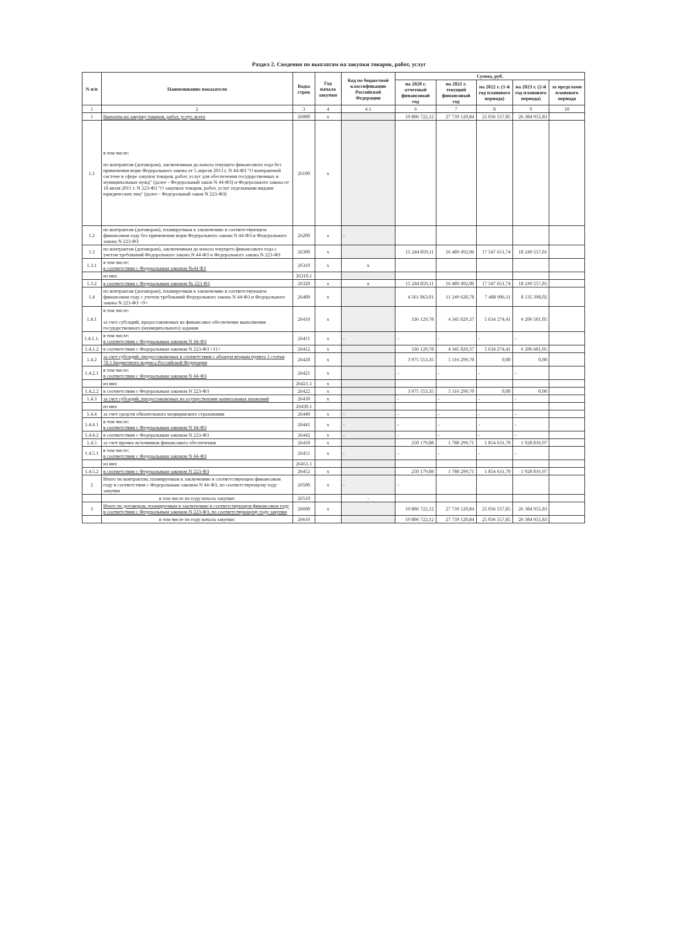Раздел 2. Сведения по выплатам на закупки товаров, работ, услуг
| N п/п | Наименование показателя | Коды строк | Год начала закупки | Код по бюджетной классификации Российской Федерации | Сумма, руб. | | | | |
| --- | --- | --- | --- | --- | --- | --- | --- | --- | --- |
| | | | | | на 2020 г. отчетный финансовый год | на 2021 г. текущий финансовый год | на 2022 г. (1-й год планового периода) | на 2023 г. (2-й год планового периода) | за пределами планового периода |
| 1 | 2 | 3 | 4 | 4.1 | 6 | 7 | 8 | 9 | 10 |
| 1 | Выплаты на закупку товаров, работ, услуг, всего | 26000 | x | | 19 806 722,12 | 27 739 120,84 | 25 036 557,85 | 26 384 955,83 | |
| 1.1 | в том числе: по контрактам (договорам), заключенным до начала текущего финансового года без применения норм Федерального закона от 5 апреля 2013 г. N 44-ФЗ "О контрактной системе в сфере закупок товаров, работ, услуг для обеспечения государственных и муниципальных нужд" (далее - Федеральный закон N 44-ФЗ) и Федерального закона от 18 июля 2011 г. N 223-ФЗ "О закупках товаров, работ, услуг отдельными видами юридических лиц" (далее - Федеральный закон N 223-ФЗ) | 26100 | x | | | | | | |
| 1.2 | по контрактам (договорам), планируемым к заключению в соответствующем финансовом году без применения норм Федерального закона N 44-ФЗ и Федерального закона N 223-ФЗ | 26200 | x | - | | | | | |
| 1.3 | по контрактам (договорам), заключенным до начала текущего финансового года с учетом требований Федерального закона N 44-ФЗ и Федерального закона N 223-ФЗ | 26300 | x | | 15 244 859,11 | 16 489 492,06 | 17 547 651,74 | 18 249 557,81 | |
| 1.3.1 | в том числе: в соответствии с Федеральным законом №44 ФЗ | 26310 | x | x | | | | | |
| | из них | 26310.1 | | | | | | | |
| 1.3.2 | в соответствии с Федеральным законом № 223 ФЗ | 26320 | x | x | 15 244 859,11 | 16 489 492,06 | 17 547 651,74 | 18 249 557,81 | |
| 1.4 | по контрактам (договорам), планируемым к заключению в соответствующем финансовом году с учетом требований Федерального закона N 44-ФЗ и Федерального закона N 223-ФЗ <9> | 26400 | x | | 4 561 863,01 | 11 249 628,78 | 7 488 906,11 | 8 135 398,02 | |
| 1.4.1 | в том числе: за счет субсидий, предоставляемых на финансовое обеспечение выполнения государственного (муниципального) задания | 26410 | x | | 336 129,78 | 4 345 029,37 | 5 634 274,41 | 6 206 581,05 | |
| 1.4.1.1. | в том числе: в соответствии с Федеральным законом N 44-ФЗ | 26411 | x | - | - | - | - | - | |
| 1.4.1.2 | в соответствии с Федеральным законом N 223-ФЗ <11> | 26412 | x | | 336 129,78 | 4 345 029,37 | 5 634 274,41 | 6 206 681,05 | |
| 1.4.2 | за счет субсидий, предоставляемых в соответствии с абзацем вторым пункта 1 статьи 78.1 Бюджетного кодекса Российской Федерации | 26420 | x | | 3 975 553,35 | 5 116 299,70 | 0,00 | 0,00 | |
| 1.4.2.1 | в том числе: в соответствии с Федеральным законом N 44-ФЗ | 26421 | x | | - | - | - | - | |
| | из них | 26421.1 | x | | | | | | |
| 1.4.2.2 | в соответствии с Федеральным законом N 223-ФЗ | 26422 | x | | 3 975 553,35 | 5 116 299,70 | 0,00 | 0,00 | |
| 1.4.3 | за счет субсидий, предоставляемых на осуществление капитальных вложений | 26430 | x | | - | - | - | - | |
| | из них | 26430.1 | | | | | | | |
| 1.4.4 | за счет средств обязательного медицинского страхования | 26440 | x | - | - | - | - | - | |
| 1.4.4.1 | в том числе: в соответствии с Федеральным законом N 44-ФЗ | 26441 | x | - | - | - | - | - | |
| 1.4.4.2 | в соответствии с Федеральным законом N 223-ФЗ | 26442 | x | - | - | - | - | - | |
| 1.4.5 | за счет прочих источников финансового обеспечения | 26450 | x | | 250 179,88 | 1 788 299,71 | 1 854 631,70 | 1 928 816,97 | |
| 1.4.5.1 | в том числе: в соответствии с Федеральным законом N 44-ФЗ | 26451 | x | - | - | - | - | - | |
| | из них | 26451.1 | | | | | | | |
| 1.4.5.2 | в соответствии с Федеральным законом N 223-ФЗ | 26452 | x | | 250 179,88 | 1 788 299,71 | 1 854 631,70 | 1 928 816,97 | |
| 2 | Итого по контрактам, планируемым к заключению в соответствующем финансовом году в соответствии с Федеральным законом N 44-ФЗ, по соответствующему году закупки | 26500 | x | - | - | | | | |
| | в том числе по году начала закупки: | 26510 | | - | | | | | |
| 3 | Итого по договорам, планируемым к заключению в соответствующем финансовом году в соответствии с Федеральным законом N 223-ФЗ, по соответствующему году закупки | 26600 | x | | 19 806 722,12 | 27 739 120,84 | 25 036 557,85 | 26 384 955,83 | |
| | в том числе по году начала закупки: | 26610 | | | 19 806 722,12 | 27 739 120,84 | 25 036 557,85 | 26 384 955,83 | |